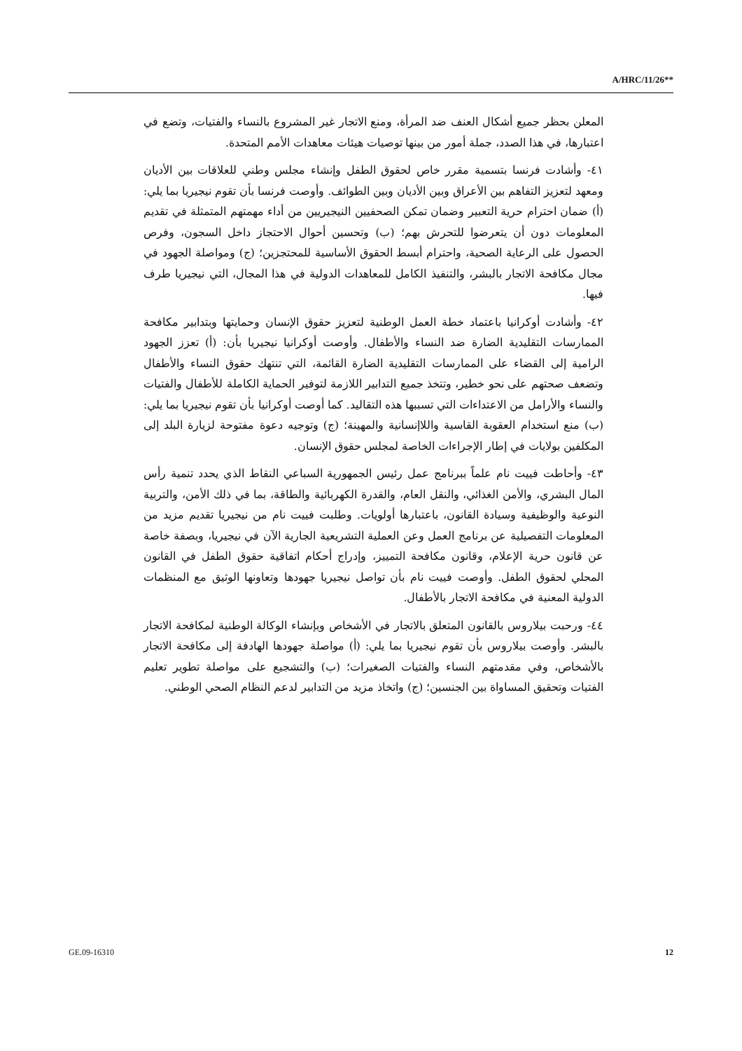A/HRC/11/26**
المعلن بحظر جميع أشكال العنف ضد المرأة، ومنع الاتجار غير المشروع بالنساء والفتيات، وتضع في اعتبارها، في هذا الصدد، جملة أمور من بينها توصيات هيئات معاهدات الأمم المتحدة.
٤١- وأشادت فرنسا بتسمية مقرر خاص لحقوق الطفل وإنشاء مجلس وطني للعلاقات بين الأديان ومعهد لتعزيز التفاهم بين الأعراق وبين الأديان وبين الطوائف. وأوصت فرنسا بأن تقوم نيجيريا بما يلي: (أ) ضمان احترام حرية التعبير وضمان تمكن الصحفيين النيجيريين من أداء مهمتهم المتمثلة في تقديم المعلومات دون أن يتعرضوا للتحرش بهم؛ (ب) وتحسين أحوال الاحتجاز داخل السجون، وفرص الحصول على الرعاية الصحية، واحترام أبسط الحقوق الأساسية للمحتجزين؛ (ج) ومواصلة الجهود في مجال مكافحة الاتجار بالبشر، والتنفيذ الكامل للمعاهدات الدولية في هذا المجال، التي نيجيريا طرف فيها.
٤٢- وأشادت أوكرانيا باعتماد خطة العمل الوطنية لتعزيز حقوق الإنسان وحمايتها وبتدابير مكافحة الممارسات التقليدية الضارة ضد النساء والأطفال. وأوصت أوكرانيا نيجيريا بأن: (أ) تعزز الجهود الرامية إلى القضاء على الممارسات التقليدية الضارة القائمة، التي تنتهك حقوق النساء والأطفال وتضعف صحتهم على نحو خطير، وتتخذ جميع التدابير اللازمة لتوفير الحماية الكاملة للأطفال والفتيات والنساء والأرامل من الاعتداءات التي تسببها هذه التقاليد. كما أوصت أوكرانيا بأن تقوم نيجيريا بما يلي: (ب) منع استخدام العقوبة القاسية واللاإنسانية والمهينة؛ (ج) وتوجيه دعوة مفتوحة لزيارة البلد إلى المكلفين بولايات في إطار الإجراءات الخاصة لمجلس حقوق الإنسان.
٤٣- وأحاطت فييت نام علماً ببرنامج عمل رئيس الجمهورية السباعي النقاط الذي يحدد تنمية رأس المال البشري، والأمن الغذائي، والنقل العام، والقدرة الكهربائية والطاقة، بما في ذلك الأمن، والتربية النوعية والوظيفية وسيادة القانون، باعتبارها أولويات. وطلبت فييت نام من نيجيريا تقديم مزيد من المعلومات التفصيلية عن برنامج العمل وعن العملية التشريعية الجارية الآن في نيجيريا، وبصفة خاصة عن قانون حرية الإعلام، وقانون مكافحة التمييز، وإدراج أحكام اتفاقية حقوق الطفل في القانون المحلي لحقوق الطفل. وأوصت فييت نام بأن تواصل نيجيريا جهودها وتعاونها الوثيق مع المنظمات الدولية المعنية في مكافحة الاتجار بالأطفال.
٤٤- ورحبت بيلاروس بالقانون المتعلق بالاتجار في الأشخاص وبإنشاء الوكالة الوطنية لمكافحة الاتجار بالبشر. وأوصت بيلاروس بأن تقوم نيجيريا بما يلي: (أ) مواصلة جهودها الهادفة إلى مكافحة الاتجار بالأشخاص، وفي مقدمتهم النساء والفتيات الصغيرات؛ (ب) والتشجيع على مواصلة تطوير تعليم الفتيات وتحقيق المساواة بين الجنسين؛ (ج) واتخاذ مزيد من التدابير لدعم النظام الصحي الوطني.
GE.09-16310 12